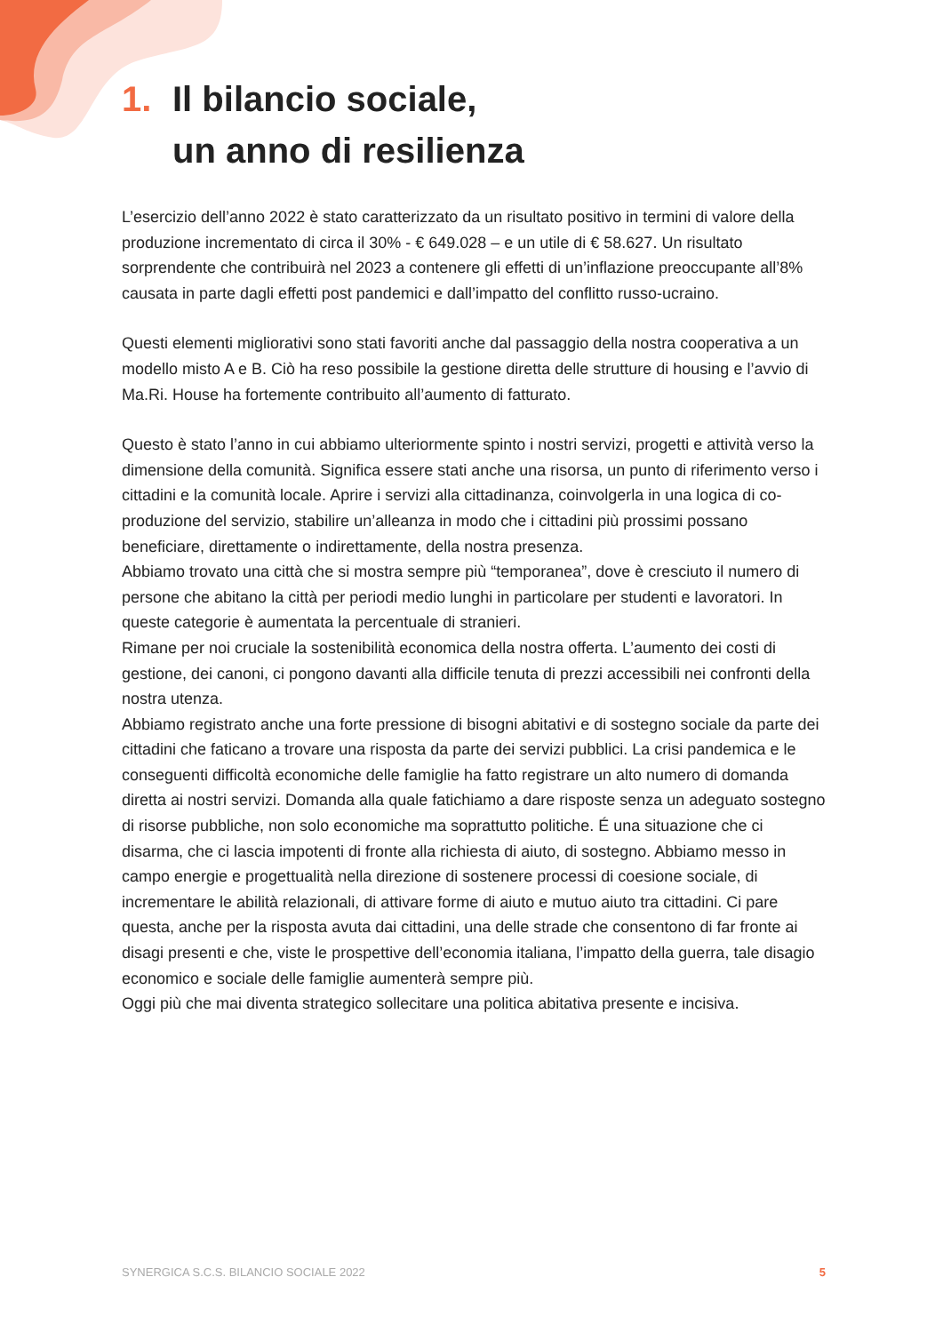1. Il bilancio sociale,
un anno di resilienza
L’esercizio dell’anno 2022 è stato caratterizzato da un risultato positivo in termini di valore della produzione incrementato di circa il 30% - € 649.028 – e un utile di € 58.627. Un risultato sorprendente che contribuirà nel 2023 a contenere gli effetti di un’inflazione preoccupante all’8% causata in parte dagli effetti post pandemici e dall’impatto del conflitto russo-ucraino.
Questi elementi migliorativi sono stati favoriti anche dal passaggio della nostra cooperativa a un modello misto A e B. Ciò ha reso possibile la gestione diretta delle strutture di housing e l’avvio di Ma.Ri. House ha fortemente contribuito all’aumento di fatturato.
Questo è stato l’anno in cui abbiamo ulteriormente spinto i nostri servizi, progetti e attività verso la dimensione della comunità. Significa essere stati anche una risorsa, un punto di riferimento verso i cittadini e la comunità locale. Aprire i servizi alla cittadinanza, coinvolgerla in una logica di co-produzione del servizio, stabilire un’alleanza in modo che i cittadini più prossimi possano beneficiare, direttamente o indirettamente, della nostra presenza.
Abbiamo trovato una città che si mostra sempre più “temporanea”, dove è cresciuto il numero di persone che abitano la città per periodi medio lunghi in particolare per studenti e lavoratori. In queste categorie è aumentata la percentuale di stranieri.
Rimane per noi cruciale la sostenibilità economica della nostra offerta. L’aumento dei costi di gestione, dei canoni, ci pongono davanti alla difficile tenuta di prezzi accessibili nei confronti della nostra utenza.
Abbiamo registrato anche una forte pressione di bisogni abitativi e di sostegno sociale da parte dei cittadini che faticano a trovare una risposta da parte dei servizi pubblici. La crisi pandemica e le conseguenti difficoltà economiche delle famiglie ha fatto registrare un alto numero di domanda diretta ai nostri servizi. Domanda alla quale fatichiamo a dare risposte senza un adeguato sostegno di risorse pubbliche, non solo economiche ma soprattutto politiche. É una situazione che ci disarma, che ci lascia impotenti di fronte alla richiesta di aiuto, di sostegno. Abbiamo messo in campo energie e progettualità nella direzione di sostenere processi di coesione sociale, di incrementare le abilità relazionali, di attivare forme di aiuto e mutuo aiuto tra cittadini. Ci pare questa, anche per la risposta avuta dai cittadini, una delle strade che consentono di far fronte ai disagi presenti e che, viste le prospettive dell’economia italiana, l’impatto della guerra, tale disagio economico e sociale delle famiglie aumenterà sempre più.
Oggi più che mai diventa strategico sollecitare una politica abitativa presente e incisiva.
SYNERGICA S.C.S. BILANCIO SOCIALE 2022 5